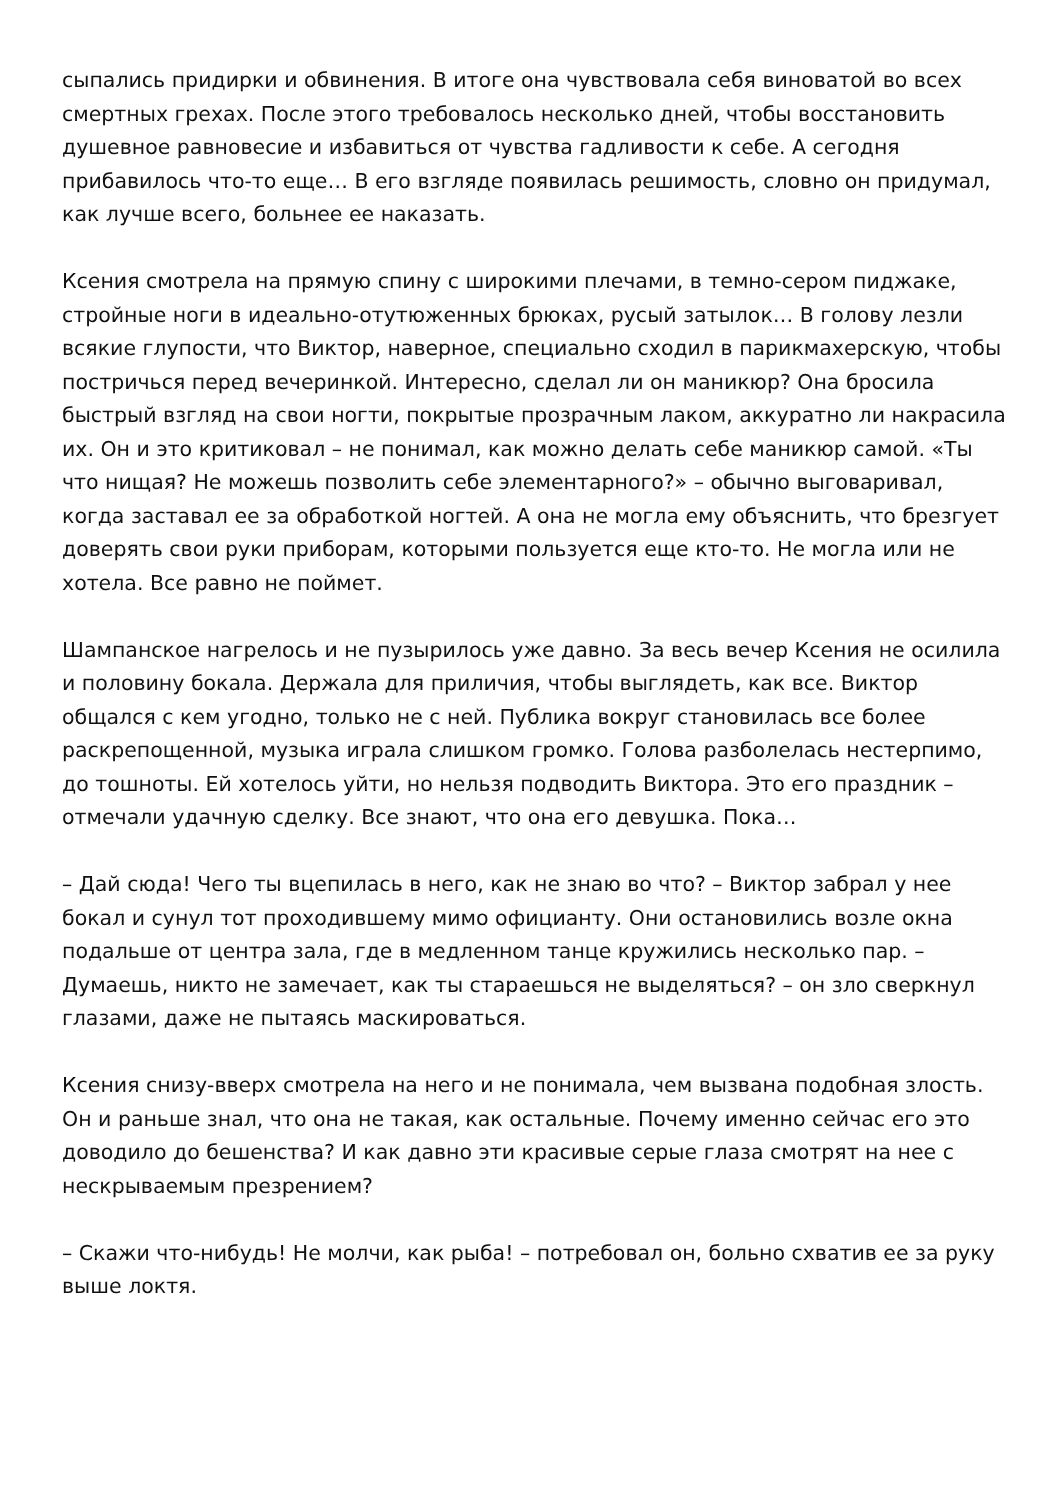сыпались придирки и обвинения. В итоге она чувствовала себя виноватой во всех смертных грехах. После этого требовалось несколько дней, чтобы восстановить душевное равновесие и избавиться от чувства гадливости к себе. А сегодня прибавилось что-то еще… В его взгляде появилась решимость, словно он придумал, как лучше всего, больнее ее наказать.
Ксения смотрела на прямую спину с широкими плечами, в темно-сером пиджаке, стройные ноги в идеально-отутюженных брюках, русый затылок… В голову лезли всякие глупости, что Виктор, наверное, специально сходил в парикмахерскую, чтобы постричься перед вечеринкой. Интересно, сделал ли он маникюр? Она бросила быстрый взгляд на свои ногти, покрытые прозрачным лаком, аккуратно ли накрасила их. Он и это критиковал – не понимал, как можно делать себе маникюр самой. «Ты что нищая? Не можешь позволить себе элементарного?» – обычно выговаривал, когда заставал ее за обработкой ногтей. А она не могла ему объяснить, что брезгует доверять свои руки приборам, которыми пользуется еще кто-то. Не могла или не хотела. Все равно не поймет.
Шампанское нагрелось и не пузырилось уже давно. За весь вечер Ксения не осилила и половину бокала. Держала для приличия, чтобы выглядеть, как все. Виктор общался с кем угодно, только не с ней. Публика вокруг становилась все более раскрепощенной, музыка играла слишком громко. Голова разболелась нестерпимо, до тошноты. Ей хотелось уйти, но нельзя подводить Виктора. Это его праздник – отмечали удачную сделку. Все знают, что она его девушка. Пока…
– Дай сюда! Чего ты вцепилась в него, как не знаю во что? – Виктор забрал у нее бокал и сунул тот проходившему мимо официанту. Они остановились возле окна подальше от центра зала, где в медленном танце кружились несколько пар. – Думаешь, никто не замечает, как ты стараешься не выделяться? – он зло сверкнул глазами, даже не пытаясь маскироваться.
Ксения снизу-вверх смотрела на него и не понимала, чем вызвана подобная злость. Он и раньше знал, что она не такая, как остальные. Почему именно сейчас его это доводило до бешенства? И как давно эти красивые серые глаза смотрят на нее с нескрываемым презрением?
– Скажи что-нибудь! Не молчи, как рыба! – потребовал он, больно схватив ее за руку выше локтя.